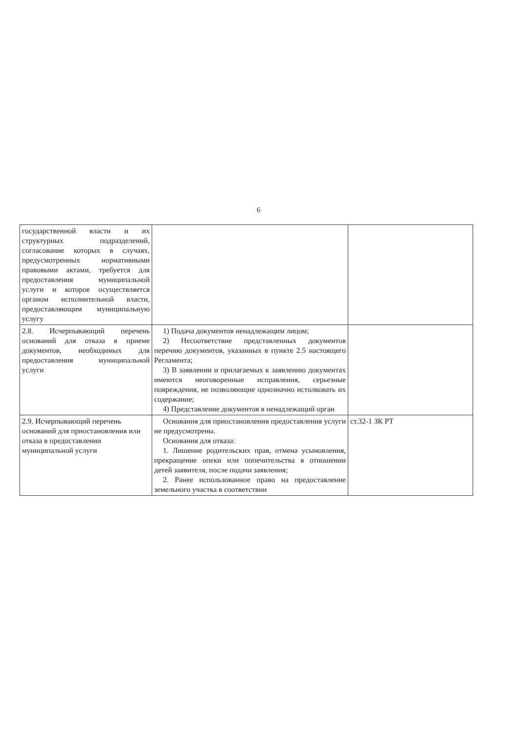6
| государственной власти и их структурных подразделений, согласование которых в случаях, предусмотренных нормативными правовыми актами, требуется для предоставления муниципальной услуги и которое осуществляется органом исполнительной власти, предоставляющим муниципальную услугу | | |
| 2.8. Исчерпывающий перечень оснований для отказа в приеме документов, необходимых для предоставления муниципальной услуги | 1) Подача документов ненадлежащим лицом; 2) Несоответствие представленных документов перечню документов, указанных в пункте 2.5 настоящего Регламента; 3) В заявлении и прилагаемых к заявлению документах имеются неоговоренные исправления, серьезные повреждения, не позволяющие однозначно истолковать их содержание; 4) Представление документов в ненадлежащий орган | |
| 2.9. Исчерпывающий перечень оснований для приостановления или отказа в предоставлении муниципальной услуги | Основания для приостановления предоставления услуги не предусмотрены. Основания для отказа: 1. Лишение родительских прав, отмена усыновления, прекращение опеки или попечительства в отношении детей заявителя, после подачи заявления; 2. Ранее использованное право на предоставление земельного участка в соответствии | ст.32-1 ЗК РТ |